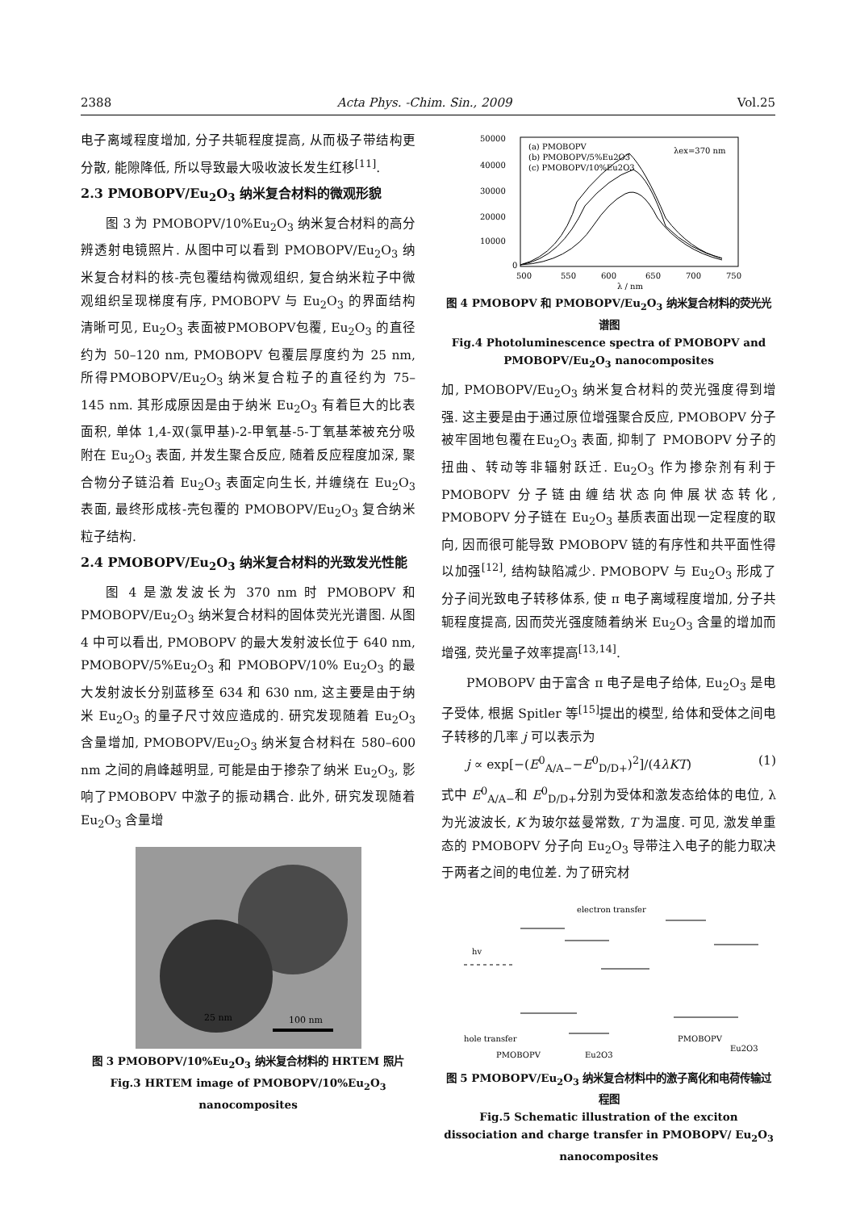2388 Acta Phys. -Chim. Sin., 2009 Vol.25
电子离域程度增加, 分子共轭程度提高, 从而极子带结构更分散, 能隙降低, 所以导致最大吸收波长发生红移<sup>[11]</sup>.
2.3 PMOBOPV/Eu<sub>2</sub>O<sub>3</sub> 纳米复合材料的微观形貌
图 3 为 PMOBOPV/10%Eu<sub>2</sub>O<sub>3</sub> 纳米复合材料的高分辨透射电镜照片. 从图中可以看到 PMOBOPV/Eu<sub>2</sub>O<sub>3</sub> 纳米复合材料的核-壳包覆结构微观组织, 复合纳米粒子中微观组织呈现梯度有序, PMOBOPV 与 Eu<sub>2</sub>O<sub>3</sub> 的界面结构清晰可见, Eu<sub>2</sub>O<sub>3</sub> 表面被PMOBOPV包覆, Eu<sub>2</sub>O<sub>3</sub> 的直径约为 50–120 nm, PMOBOPV 包覆层厚度约为 25 nm, 所得PMOBOPV/Eu<sub>2</sub>O<sub>3</sub> 纳米复合粒子的直径约为 75–145 nm. 其形成原因是由于纳米 Eu<sub>2</sub>O<sub>3</sub> 有着巨大的比表面积, 单体 1,4-双(氯甲基)-2-甲氧基-5-丁氧基苯被充分吸附在 Eu<sub>2</sub>O<sub>3</sub> 表面, 并发生聚合反应, 随着反应程度加深, 聚合物分子链沿着 Eu<sub>2</sub>O<sub>3</sub> 表面定向生长, 并缠绕在 Eu<sub>2</sub>O<sub>3</sub> 表面, 最终形成核-壳包覆的 PMOBOPV/Eu<sub>2</sub>O<sub>3</sub> 复合纳米粒子结构.
2.4 PMOBOPV/Eu<sub>2</sub>O<sub>3</sub> 纳米复合材料的光致发光性能
图 4 是激发波长为 370 nm 时 PMOBOPV 和 PMOBOPV/Eu<sub>2</sub>O<sub>3</sub> 纳米复合材料的固体荧光光谱图. 从图 4 中可以看出, PMOBOPV 的最大发射波长位于 640 nm, PMOBOPV/5%Eu<sub>2</sub>O<sub>3</sub> 和 PMOBOPV/10% Eu<sub>2</sub>O<sub>3</sub> 的最大发射波长分别蓝移至 634 和 630 nm, 这主要是由于纳米 Eu<sub>2</sub>O<sub>3</sub> 的量子尺寸效应造成的. 研究发现随着 Eu<sub>2</sub>O<sub>3</sub> 含量增加, PMOBOPV/Eu<sub>2</sub>O<sub>3</sub> 纳米复合材料在 580–600 nm 之间的肩峰越明显, 可能是由于掺杂了纳米 Eu<sub>2</sub>O<sub>3</sub>, 影响了PMOBOPV 中激子的振动耦合. 此外, 研究发现随着 Eu<sub>2</sub>O<sub>3</sub> 含量增
100 nm
25 nm
图 3 PMOBOPV/10%Eu<sub>2</sub>O<sub>3</sub> 纳米复合材料的 HRTEM 照片
Fig.3 HRTEM image of PMOBOPV/10%Eu<sub>2</sub>O<sub>3</sub> nanocomposites
50000
40000
30000
20000
10000
0
500
550
600
650
700
750
λ / nm
(a) PMOBOPV
(b) PMOBOPV/5%Eu2O3
(c) PMOBOPV/10%Eu2O3
λex=370 nm
图 4 PMOBOPV 和 PMOBOPV/Eu<sub>2</sub>O<sub>3</sub> 纳米复合材料的荧光光谱图
Fig.4 Photoluminescence spectra of PMOBOPV and PMOBOPV/Eu<sub>2</sub>O<sub>3</sub> nanocomposites
加, PMOBOPV/Eu<sub>2</sub>O<sub>3</sub> 纳米复合材料的荧光强度得到增强. 这主要是由于通过原位增强聚合反应, PMOBOPV 分子被牢固地包覆在Eu<sub>2</sub>O<sub>3</sub> 表面, 抑制了 PMOBOPV 分子的扭曲、转动等非辐射跃迁. Eu<sub>2</sub>O<sub>3</sub> 作为掺杂剂有利于 PMOBOPV 分子链由缠结状态向伸展状态转化, PMOBOPV 分子链在 Eu<sub>2</sub>O<sub>3</sub> 基质表面出现一定程度的取向, 因而很可能导致 PMOBOPV 链的有序性和共平面性得以加强<sup>[12]</sup>, 结构缺陷减少. PMOBOPV 与 Eu<sub>2</sub>O<sub>3</sub> 形成了分子间光致电子转移体系, 使 π 电子离域程度增加, 分子共轭程度提高, 因而荧光强度随着纳米 Eu<sub>2</sub>O<sub>3</sub> 含量的增加而增强, 荧光量子效率提高<sup>[13,14]</sup>.
PMOBOPV 由于富含 π 电子是电子给体, Eu<sub>2</sub>O<sub>3</sub> 是电子受体, 根据 Spitler 等<sup>[15]</sup>提出的模型, 给体和受体之间电子转移的几率 j 可以表示为
j ∝ exp[−(E<sup>0</sup><sub>A/A−</sub>−E<sup>0</sup><sub>D/D+</sub>)<sup>2</sup>]/(4λKT) (1)
式中 E<sup>0</sup><sub>A/A−</sub>和 E<sup>0</sup><sub>D/D+</sub>分别为受体和激发态给体的电位, λ 为光波波长, K 为玻尔兹曼常数, T 为温度. 可见, 激发单重态的 PMOBOPV 分子向 Eu<sub>2</sub>O<sub>3</sub> 导带注入电子的能力取决于两者之间的电位差. 为了研究材
electron transfer
hv
hole transfer
PMOBOPV
Eu2O3
PMOBOPV
Eu2O3
图 5 PMOBOPV/Eu<sub>2</sub>O<sub>3</sub> 纳米复合材料中的激子离化和电荷传输过程图
Fig.5 Schematic illustration of the exciton dissociation and charge transfer in PMOBOPV/ Eu<sub>2</sub>O<sub>3</sub> nanocomposites